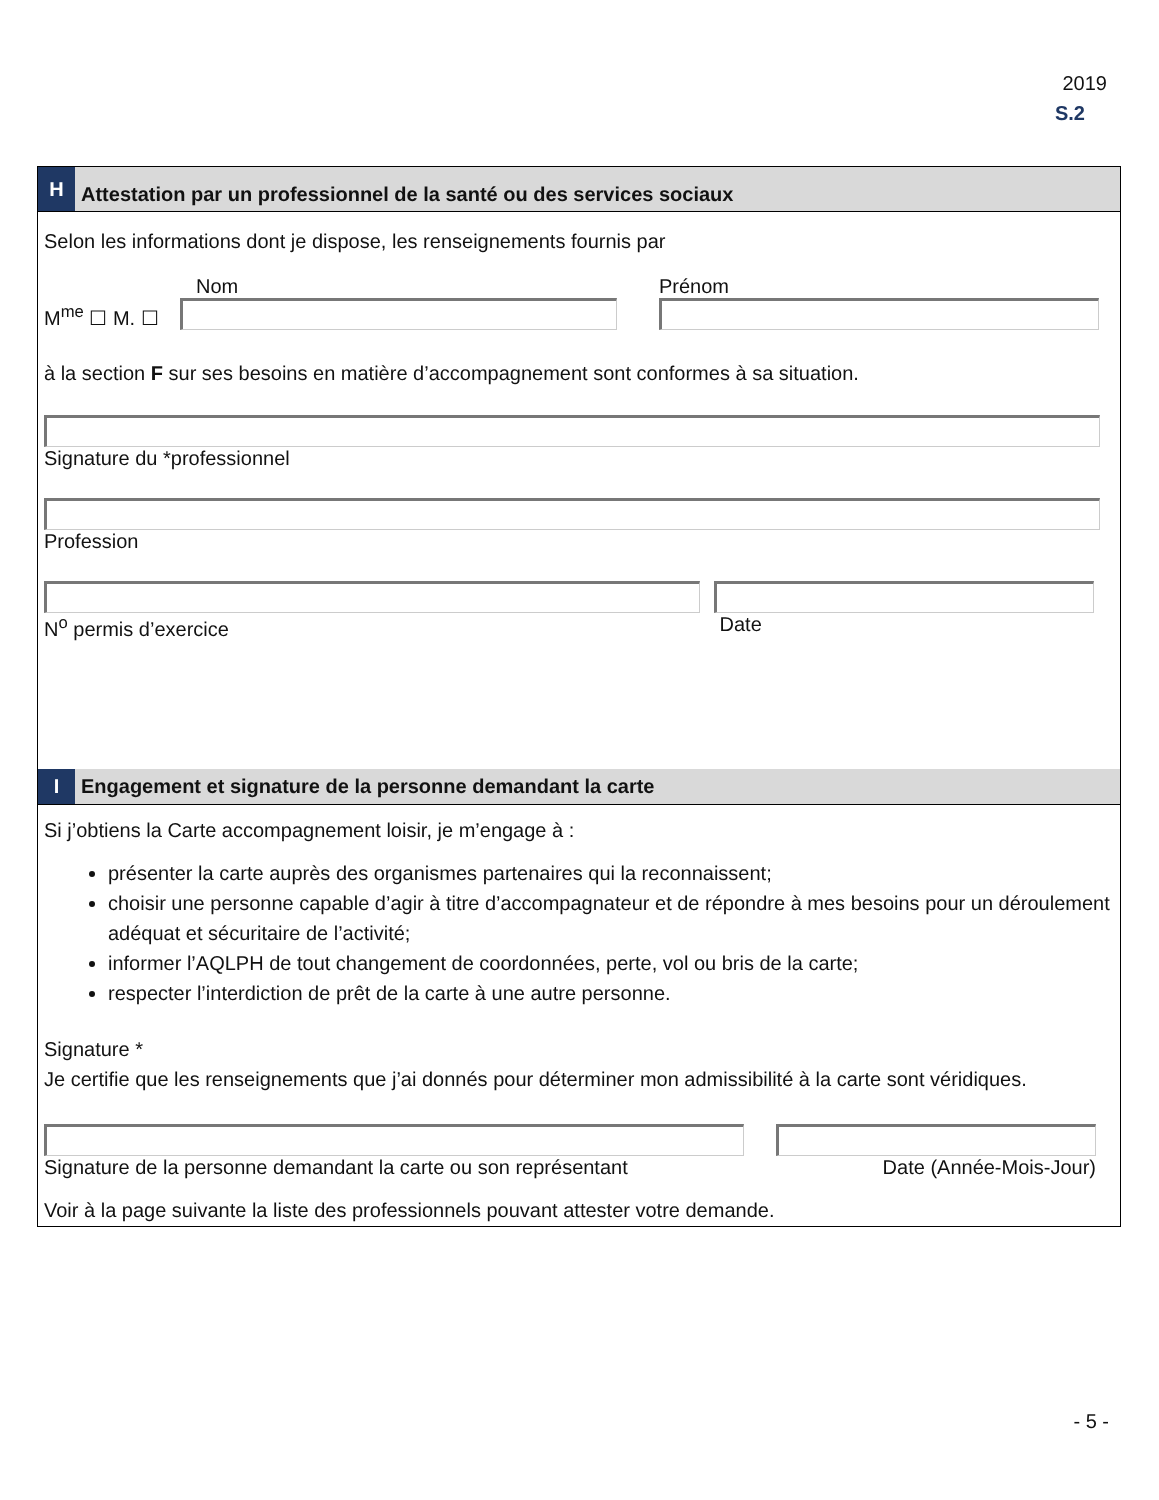2019
S.2
H
Attestation par un professionnel de la santé ou des services sociaux
Selon les informations dont je dispose, les renseignements fournis par
M<sup>me</sup> ☐ M. ☐
Nom
Prénom
à la section F sur ses besoins en matière d’accompagnement sont conformes à sa situation.
Signature du *professionnel
Profession
N<sup>o</sup> permis d’exercice Date
I
Engagement et signature de la personne demandant la carte
Si j’obtiens la Carte accompagnement loisir, je m’engage à :
présenter la carte auprès des organismes partenaires qui la reconnaissent;
choisir une personne capable d’agir à titre d’accompagnateur et de répondre à mes besoins pour un déroulement adéquat et sécuritaire de l’activité;
informer l’AQLPH de tout changement de coordonnées, perte, vol ou bris de la carte;
respecter l’interdiction de prêt de la carte à une autre personne.
Signature *
Je certifie que les renseignements que j’ai donnés pour déterminer mon admissibilité à la carte sont véridiques.
Signature de la personne demandant la carte ou son représentant
Date (Année-Mois-Jour)
Voir à la page suivante la liste des professionnels pouvant attester votre demande.
- 5 -